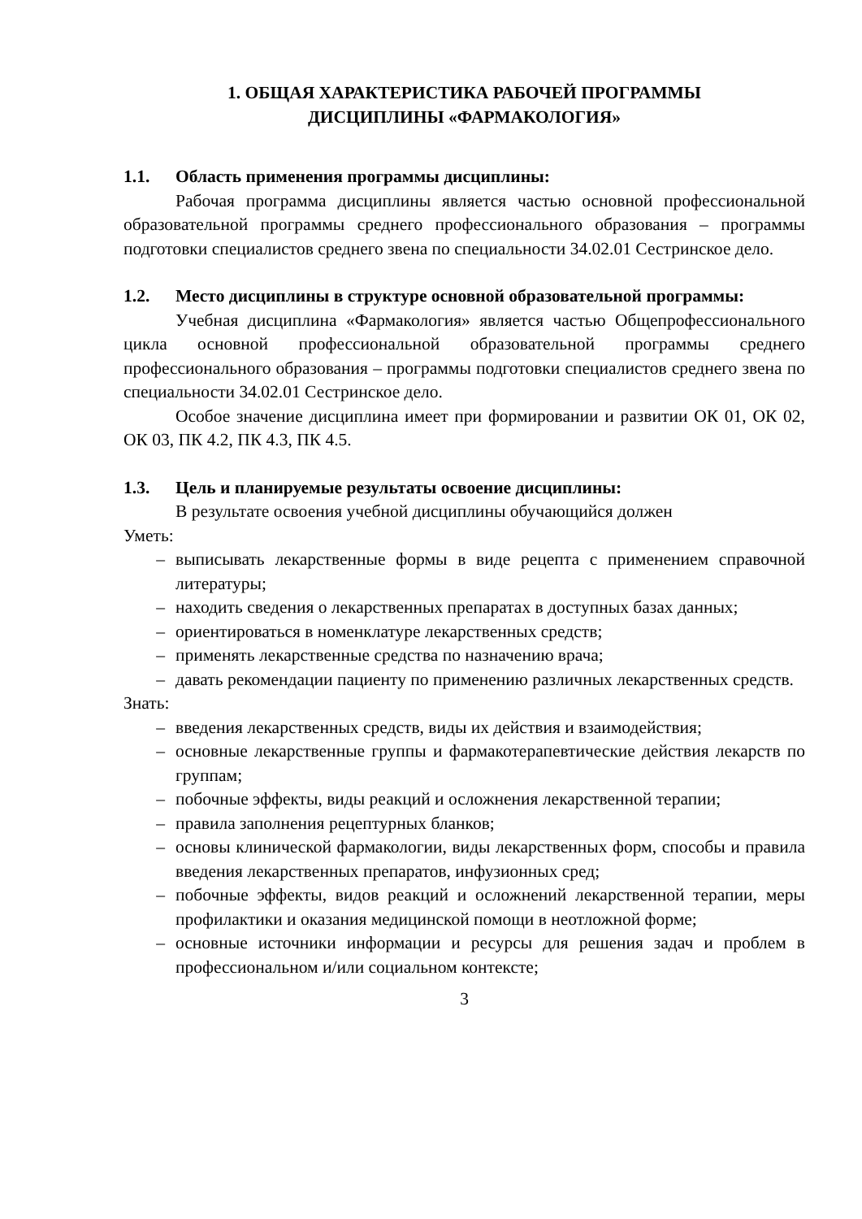1. ОБЩАЯ ХАРАКТЕРИСТИКА РАБОЧЕЙ ПРОГРАММЫ
ДИСЦИПЛИНЫ «ФАРМАКОЛОГИЯ»
1.1. Область применения программы дисциплины:
Рабочая программа дисциплины является частью основной профессиональной образовательной программы среднего профессионального образования – программы подготовки специалистов среднего звена по специальности 34.02.01 Сестринское дело.
1.2. Место дисциплины в структуре основной образовательной программы:
Учебная дисциплина «Фармакология» является частью Общепрофессионального цикла основной профессиональной образовательной программы среднего профессионального образования – программы подготовки специалистов среднего звена по специальности 34.02.01 Сестринское дело.
Особое значение дисциплина имеет при формировании и развитии ОК 01, ОК 02, ОК 03, ПК 4.2, ПК 4.3, ПК 4.5.
1.3. Цель и планируемые результаты освоение дисциплины:
В результате освоения учебной дисциплины обучающийся должен
Уметь:
– выписывать лекарственные формы в виде рецепта с применением справочной литературы;
– находить сведения о лекарственных препаратах в доступных базах данных;
– ориентироваться в номенклатуре лекарственных средств;
– применять лекарственные средства по назначению врача;
– давать рекомендации пациенту по применению различных лекарственных средств.
Знать:
– введения лекарственных средств, виды их действия и взаимодействия;
– основные лекарственные группы и фармакотерапевтические действия лекарств по группам;
– побочные эффекты, виды реакций и осложнения лекарственной терапии;
– правила заполнения рецептурных бланков;
– основы клинической фармакологии, виды лекарственных форм, способы и правила введения лекарственных препаратов, инфузионных сред;
– побочные эффекты, видов реакций и осложнений лекарственной терапии, меры профилактики и оказания медицинской помощи в неотложной форме;
– основные источники информации и ресурсы для решения задач и проблем в профессиональном и/или социальном контексте;
3